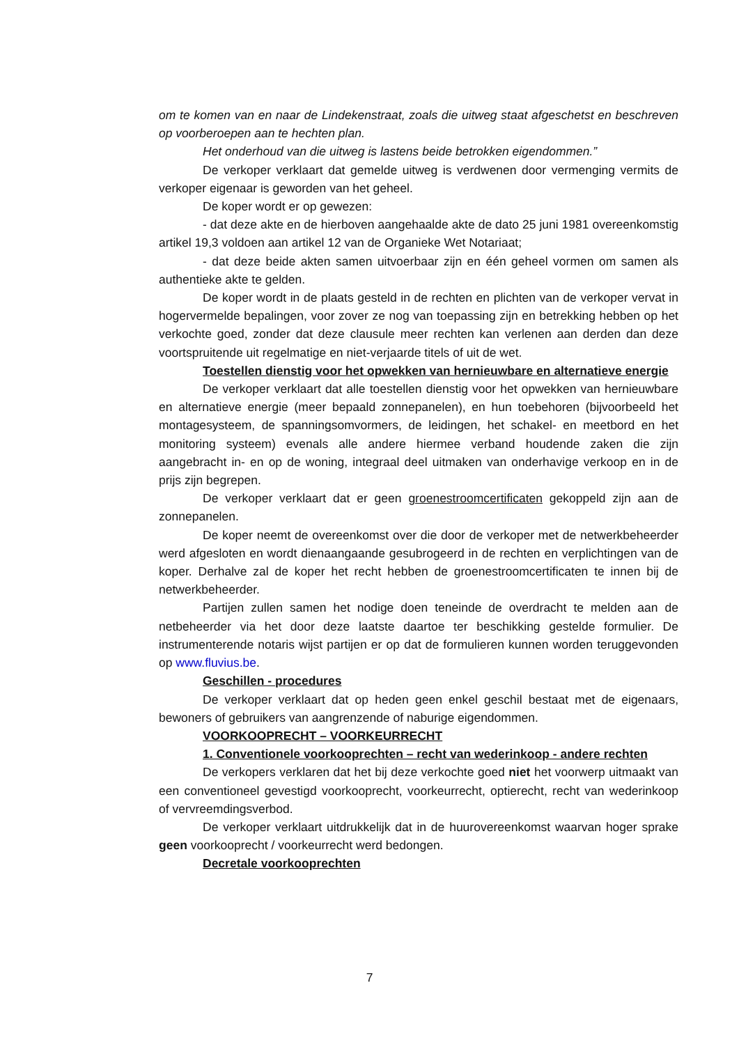om te komen van en naar de Lindekenstraat, zoals die uitweg staat afgeschetst en beschreven op voorberoepen aan te hechten plan.
Het onderhoud van die uitweg is lastens beide betrokken eigendommen.”
De verkoper verklaart dat gemelde uitweg is verdwenen door vermenging vermits de verkoper eigenaar is geworden van het geheel.
De koper wordt er op gewezen:
- dat deze akte en de hierboven aangehaalde akte de dato 25 juni 1981 overeenkomstig artikel 19,3 voldoen aan artikel 12 van de Organieke Wet Notariaat;
- dat deze beide akten samen uitvoerbaar zijn en één geheel vormen om samen als authentieke akte te gelden.
De koper wordt in de plaats gesteld in de rechten en plichten van de verkoper vervat in hogervermelde bepalingen, voor zover ze nog van toepassing zijn en betrekking hebben op het verkochte goed, zonder dat deze clausule meer rechten kan verlenen aan derden dan deze voortspruitende uit regelmatige en niet-verjaarde titels of uit de wet.
Toestellen dienstig voor het opwekken van hernieuwbare en alternatieve energie
De verkoper verklaart dat alle toestellen dienstig voor het opwekken van hernieuwbare en alternatieve energie (meer bepaald zonnepanelen), en hun toebehoren (bijvoorbeeld het montagesysteem, de spanningsomvormers, de leidingen, het schakel- en meetbord en het monitoring systeem) evenals alle andere hiermee verband houdende zaken die zijn aangebracht in- en op de woning, integraal deel uitmaken van onderhavige verkoop en in de prijs zijn begrepen.
De verkoper verklaart dat er geen groenestroomcertificaten gekoppeld zijn aan de zonnepanelen.
De koper neemt de overeenkomst over die door de verkoper met de netwerkbeheerder werd afgesloten en wordt dienaangaande gesubrogeerd in de rechten en verplichtingen van de koper. Derhalve zal de koper het recht hebben de groenestroomcertificaten te innen bij de netwerkbeheerder.
Partijen zullen samen het nodige doen teneinde de overdracht te melden aan de netbeheerder via het door deze laatste daartoe ter beschikking gestelde formulier. De instrumenterende notaris wijst partijen er op dat de formulieren kunnen worden teruggevonden op www.fluvius.be.
Geschillen - procedures
De verkoper verklaart dat op heden geen enkel geschil bestaat met de eigenaars, bewoners of gebruikers van aangrenzende of naburige eigendommen.
VOORKOOPRECHT – VOORKEURRECHT
1. Conventionele voorkooprechten – recht van wederinkoop - andere rechten
De verkopers verklaren dat het bij deze verkochte goed niet het voorwerp uitmaakt van een conventioneel gevestigd voorkooprecht, voorkeurrecht, optierecht, recht van wederinkoop of vervreemdingsverbod.
De verkoper verklaart uitdrukkelijk dat in de huurovereenkomst waarvan hoger sprake geen voorkooprecht / voorkeurrecht werd bedongen.
Decretale voorkooprechten
7